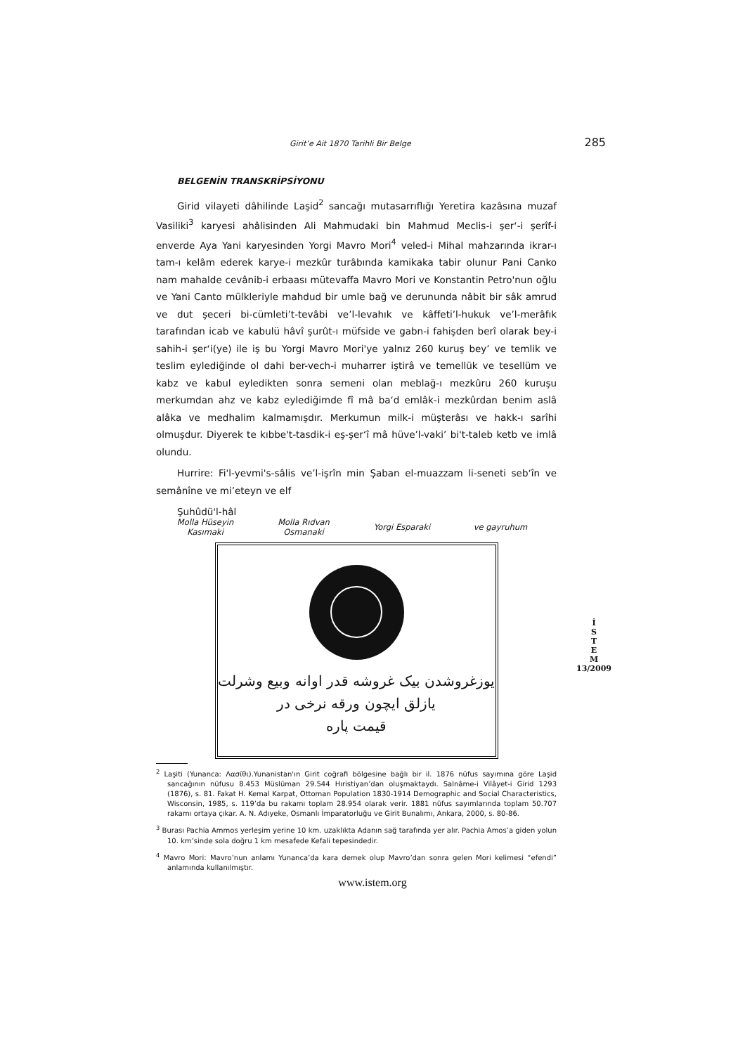Girit’e Ait 1870 Tarihli Bir Belge 285
BELGENİN TRANSKRİPSİYONU
Girid vilayeti dâhilinde Laşid<sup>2</sup> sancağı mutasarrıflığı Yeretira kazâsına muzaf Vasiliki<sup>3</sup> karyesi ahâlisinden Ali Mahmudaki bin Mahmud Meclis-i şer‘-i şerîf-i enverde Aya Yani karyesinden Yorgi Mavro Mori<sup>4</sup> veled-i Mihal mahzarında ikrar-ı tam-ı kelâm ederek karye-i mezkûr turâbında kamikaka tabir olunur Pani Canko nam mahalde cevânib-i erbaası mütevaffa Mavro Mori ve Konstantin Petro'nun oğlu ve Yani Canto mülkleriyle mahdud bir umle bağ ve derununda nâbit bir sâk amrud ve dut şeceri bi-cümleti’t-tevâbi ve’l-levahık ve kâffeti’l-hukuk ve’l-merâfık tarafından icab ve kabulü hâvî şurût-ı müfside ve gabn-i fahişden berî olarak bey-i sahih-i şer‘i(ye) ile iş bu Yorgi Mavro Mori'ye yalnız 260 kuruş bey’ ve temlik ve teslim eylediğinde ol dahi ber-vech-i muharrer iştirâ ve temellük ve tesellüm ve kabz ve kabul eyledikten sonra semeni olan meblağ-ı mezkûru 260 kuruşu merkumdan ahz ve kabz eylediğimde fî mâ ba‘d emlâk-i mezkûrdan benim aslâ alâka ve medhalim kalmamışdır. Merkumun milk-i müşterâsı ve hakk-ı sarîhi olmuşdur. Diyerek te kıbbe't-tasdik-i eş-şer‘î mâ hüve’l-vaki’ bi't-taleb ketb ve imlâ olundu.
Hurrire: Fi'l-yevmi's-sâlis ve’l-işrîn min Şaban el-muazzam li-seneti seb‘în ve semânîne ve mi’eteyn ve elf
Şuhûdü'l-hâl
Molla Hüseyin
Kasımaki
Molla Rıdvan
Osmanaki
Yorgi Esparaki ve gayruhum
یوزغروشدن بیک غروشه قدر اوانه وبیع وشرلت
یازلق ایچون ورقه نرخی در
قیمت پاره
<sup>2</sup> Laşiti (Yunanca: Λασίθι).Yunanistan'ın Girit coğrafi bölgesine bağlı bir il. 1876 nüfus sayımına göre Laşid sancağının nüfusu 8.453 Müslüman 29.544 Hıristiyan’dan oluşmaktaydı. Salnâme-i Vilâyet-i Girid 1293 (1876), s. 81. Fakat H. Kemal Karpat, Ottoman Population 1830-1914 Demographic and Social Characteristics, Wisconsin, 1985, s. 119’da bu rakamı toplam 28.954 olarak verir. 1881 nüfus sayımlarında toplam 50.707 rakamı ortaya çıkar. A. N. Adıyeke, Osmanlı İmparatorluğu ve Girit Bunalımı, Ankara, 2000, s. 80-86.
<sup>3</sup> Burası Pachia Ammos yerleşim yerine 10 km. uzaklıkta Adanın sağ tarafında yer alır. Pachia Amos’a giden yolun 10. km’sinde sola doğru 1 km mesafede Kefali tepesindedir.
<sup>4</sup> Mavro Mori: Mavro’nun anlamı Yunanca’da kara demek olup Mavro’dan sonra gelen Mori kelimesi “efendi” anlamında kullanılmıştır.
İ
S
T
E
M
13/2009
www.istem.org